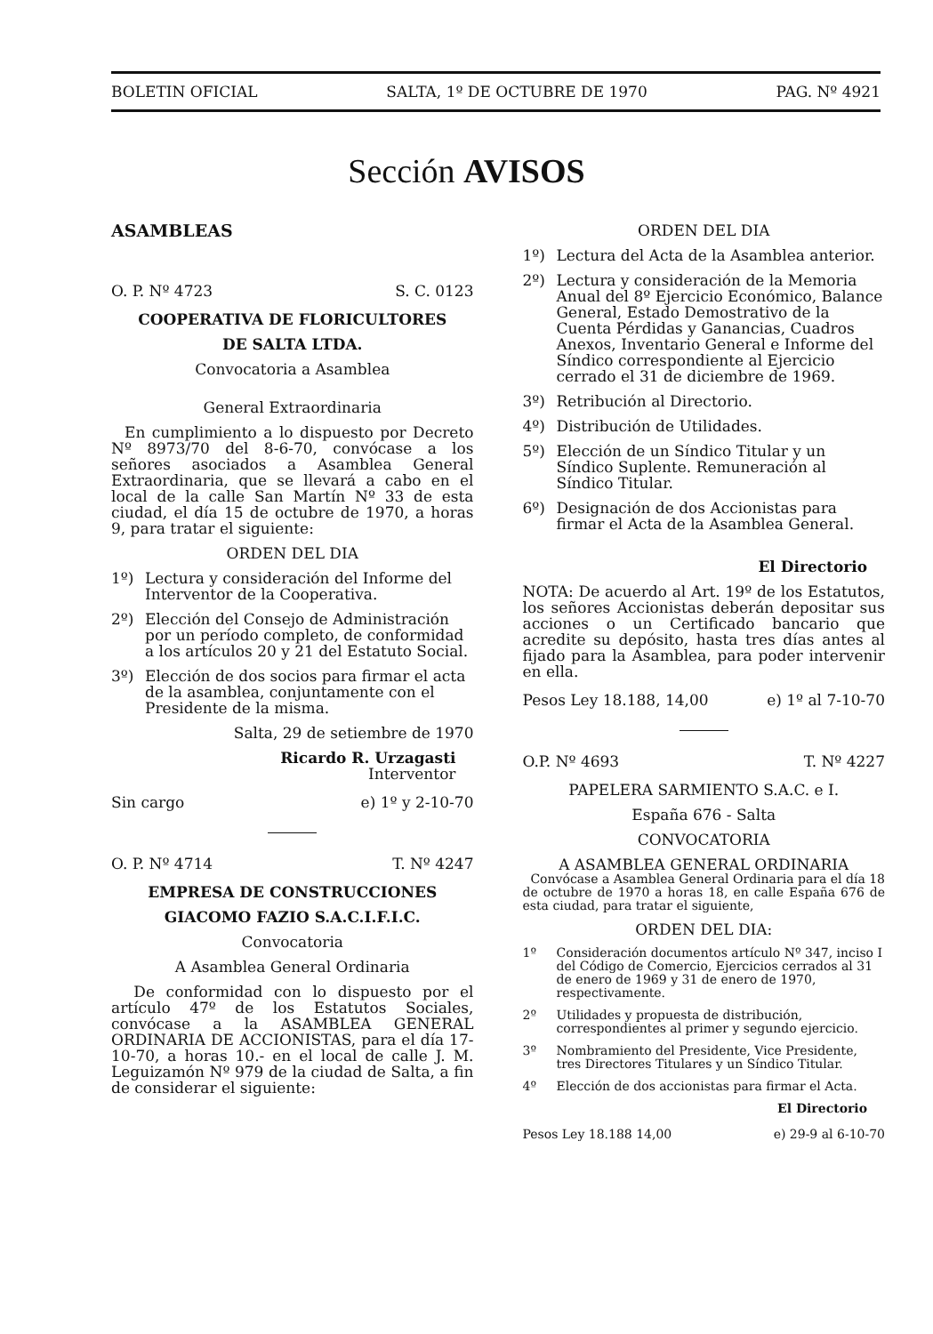BOLETIN OFICIAL SALTA, 1º DE OCTUBRE DE 1970 PAG. Nº 4921
Sección AVISOS
ASAMBLEAS
O. P. Nº 4723 S. C. 0123
COOPERATIVA DE FLORICULTORES
DE SALTA LTDA.
Convocatoria a Asamblea
General Extraordinaria
En cumplimiento a lo dispuesto por Decreto Nº 8973/70 del 8-6-70, convócase a los señores asociados a Asamblea General Extraordinaria, que se llevará a cabo en el local de la calle San Martín Nº 33 de esta ciudad, el día 15 de octubre de 1970, a horas 9, para tratar el siguiente:
ORDEN DEL DIA
1º) Lectura y consideración del Informe del Interventor de la Cooperativa.
2º) Elección del Consejo de Administración por un período completo, de conformidad a los artículos 20 y 21 del Estatuto Social.
3º) Elección de dos socios para firmar el acta de la asamblea, conjuntamente con el Presidente de la misma.
Salta, 29 de setiembre de 1970
Ricardo R. Urzagasti
Interventor
Sin cargo e) 1º y 2-10-70
O. P. Nº 4714 T. Nº 4247
EMPRESA DE CONSTRUCCIONES
GIACOMO FAZIO S.A.C.I.F.I.C.
Convocatoria
A Asamblea General Ordinaria
De conformidad con lo dispuesto por el artículo 47º de los Estatutos Sociales, convócase a la ASAMBLEA GENERAL ORDINARIA DE ACCIONISTAS, para el día 17-10-70, a horas 10.- en el local de calle J. M. Leguizamón Nº 979 de la ciudad de Salta, a fin de considerar el siguiente:
ORDEN DEL DIA
1º) Lectura del Acta de la Asamblea anterior.
2º) Lectura y consideración de la Memoria Anual del 8º Ejercicio Económico, Balance General, Estado Demostrativo de la Cuenta Pérdidas y Ganancias, Cuadros Anexos, Inventario General e Informe del Síndico correspondiente al Ejercicio cerrado el 31 de diciembre de 1969.
3º) Retribución al Directorio.
4º) Distribución de Utilidades.
5º) Elección de un Síndico Titular y un Síndico Suplente. Remuneración al Síndico Titular.
6º) Designación de dos Accionistas para firmar el Acta de la Asamblea General.
El Directorio
NOTA: De acuerdo al Art. 19º de los Estatutos, los señores Accionistas deberán depositar sus acciones o un Certificado bancario que acredite su depósito, hasta tres días antes al fijado para la Asamblea, para poder intervenir en ella.
Pesos Ley 18.188, 14,00 e) 1º al 7-10-70
O.P. Nº 4693 T. Nº 4227
PAPELERA SARMIENTO S.A.C. e I.
España 676 - Salta
CONVOCATORIA
A ASAMBLEA GENERAL ORDINARIA
Convócase a Asamblea General Ordinaria para el día 18 de octubre de 1970 a horas 18, en calle España 676 de esta ciudad, para tratar el siguiente,
ORDEN DEL DIA:
1º Consideración documentos artículo Nº 347, inciso I del Código de Comercio, Ejercicios cerrados al 31 de enero de 1969 y 31 de enero de 1970, respectivamente.
2º Utilidades y propuesta de distribución, correspondientes al primer y segundo ejercicio.
3º Nombramiento del Presidente, Vice Presidente, tres Directores Titulares y un Síndico Titular.
4º Elección de dos accionistas para firmar el Acta.
El Directorio
Pesos Ley 18.188 14,00 e) 29-9 al 6-10-70